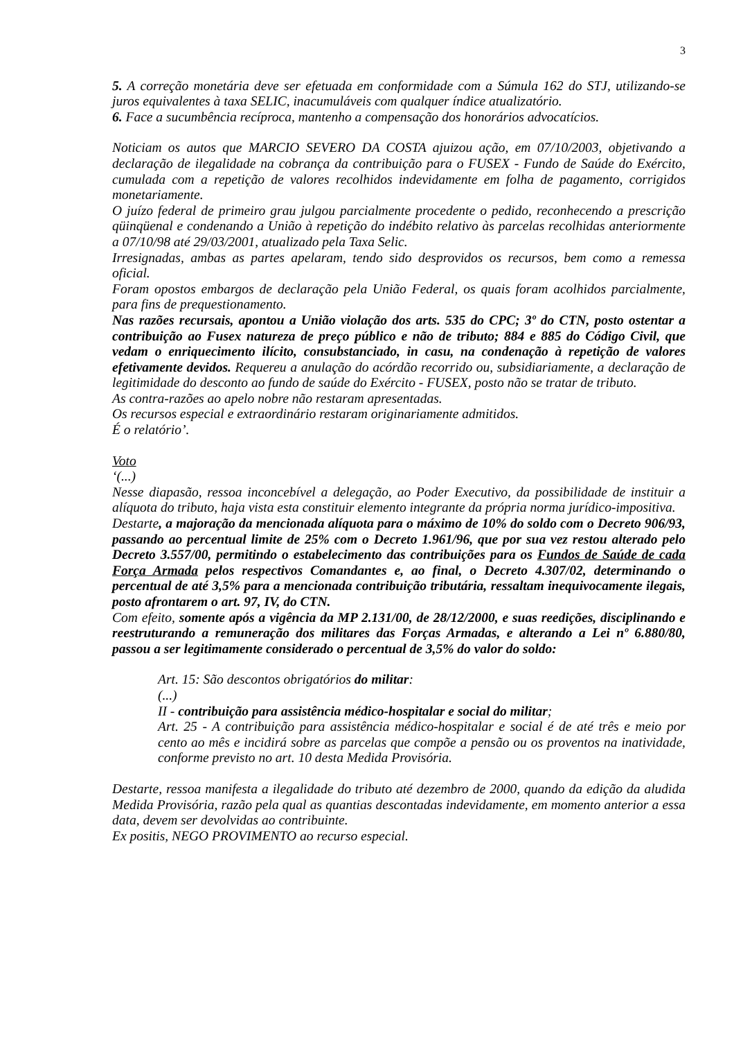3
5. A correção monetária deve ser efetuada em conformidade com a Súmula 162 do STJ, utilizando-se juros equivalentes à taxa SELIC, inacumuláveis com qualquer índice atualizatório.
6. Face a sucumbência recíproca, mantenho a compensação dos honorários advocatícios.
Noticiam os autos que MARCIO SEVERO DA COSTA ajuizou ação, em 07/10/2003, objetivando a declaração de ilegalidade na cobrança da contribuição para o FUSEX - Fundo de Saúde do Exército, cumulada com a repetição de valores recolhidos indevidamente em folha de pagamento, corrigidos monetariamente.
O juízo federal de primeiro grau julgou parcialmente procedente o pedido, reconhecendo a prescrição qüinqüenal e condenando a União à repetição do indébito relativo às parcelas recolhidas anteriormente a 07/10/98 até 29/03/2001, atualizado pela Taxa Selic.
Irresignadas, ambas as partes apelaram, tendo sido desprovidos os recursos, bem como a remessa oficial.
Foram opostos embargos de declaração pela União Federal, os quais foram acolhidos parcialmente, para fins de prequestionamento.
Nas razões recursais, apontou a União violação dos arts. 535 do CPC; 3º do CTN, posto ostentar a contribuição ao Fusex natureza de preço público e não de tributo; 884 e 885 do Código Civil, que vedam o enriquecimento ilícito, consubstanciado, in casu, na condenação à repetição de valores efetivamente devidos. Requereu a anulação do acórdão recorrido ou, subsidiariamente, a declaração de legitimidade do desconto ao fundo de saúde do Exército - FUSEX, posto não se tratar de tributo.
As contra-razões ao apelo nobre não restaram apresentadas.
Os recursos especial e extraordinário restaram originariamente admitidos.
É o relatório’.
Voto
‘(...)
Nesse diapasão, ressoa inconcebível a delegação, ao Poder Executivo, da possibilidade de instituir a alíquota do tributo, haja vista esta constituir elemento integrante da própria norma jurídico-impositiva.
Destarte, a majoração da mencionada alíquota para o máximo de 10% do soldo com o Decreto 906/93, passando ao percentual limite de 25% com o Decreto 1.961/96, que por sua vez restou alterado pelo Decreto 3.557/00, permitindo o estabelecimento das contribuições para os Fundos de Saúde de cada Força Armada pelos respectivos Comandantes e, ao final, o Decreto 4.307/02, determinando o percentual de até 3,5% para a mencionada contribuição tributária, ressaltam inequivocamente ilegais, posto afrontarem o art. 97, IV, do CTN.
Com efeito, somente após a vigência da MP 2.131/00, de 28/12/2000, e suas reedições, disciplinando e reestruturando a remuneração dos militares das Forças Armadas, e alterando a Lei nº 6.880/80, passou a ser legitimamente considerado o percentual de 3,5% do valor do soldo:
Art. 15: São descontos obrigatórios do militar:
(...)
II - contribuição para assistência médico-hospitalar e social do militar;
Art. 25 - A contribuição para assistência médico-hospitalar e social é de até três e meio por cento ao mês e incidirá sobre as parcelas que compõe a pensão ou os proventos na inatividade, conforme previsto no art. 10 desta Medida Provisória.
Destarte, ressoa manifesta a ilegalidade do tributo até dezembro de 2000, quando da edição da aludida Medida Provisória, razão pela qual as quantias descontadas indevidamente, em momento anterior a essa data, devem ser devolvidas ao contribuinte.
Ex positis, NEGO PROVIMENTO ao recurso especial.